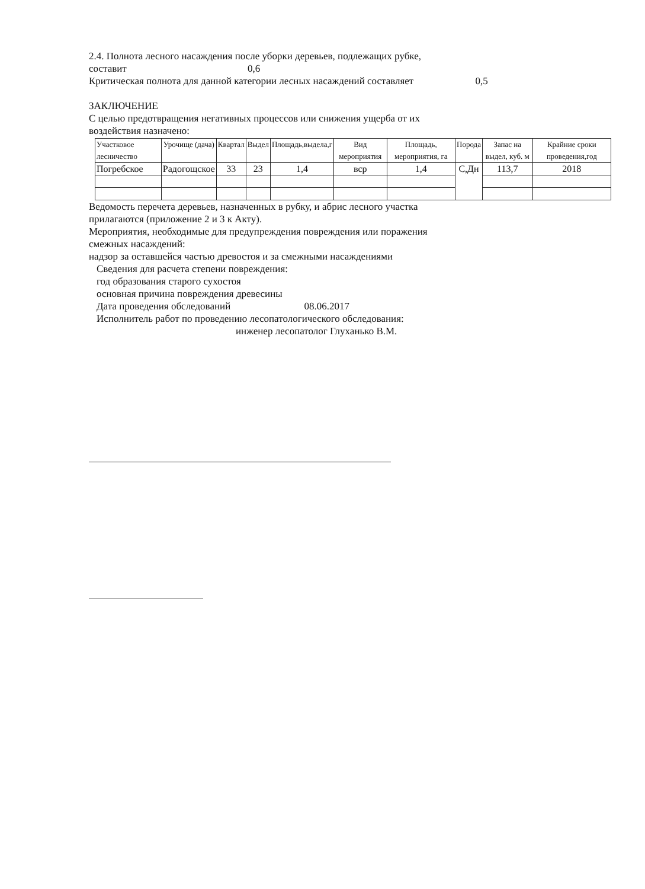2.4. Полнота лесного насаждения после уборки деревьев, подлежащих рубке,
составит 0,6
Критическая полнота для данной категории лесных насаждений составляет 0,5
ЗАКЛЮЧЕНИЕ
С целью предотвращения негативных процессов или снижения ущерба от их
воздействия назначено:
| Участковое лесничество | Урочище (дача) | Квартал | Выдел | Площадь,выдела,г | Вид мероприятия | Площадь, мероприятия, га | Порода | Запас на выдел, куб. м | Крайние сроки проведения,год |
| --- | --- | --- | --- | --- | --- | --- | --- | --- | --- |
| Погребское | Радогощское | 33 | 23 | 1,4 | вср | 1,4 | С,Дн | 113,7 | 2018 |
Ведомость перечета деревьев, назначенных в рубку, и абрис лесного участка
прилагаются (приложение 2 и 3 к Акту).
Мероприятия, необходимые для предупреждения повреждения или поражения
смежных насаждений:
надзор за оставшейся частью древостоя и за смежными насаждениями
Сведения для расчета степени повреждения:
год образования старого сухостоя
основная причина повреждения древесины
Дата проведения обследований 08.06.2017
Исполнитель работ по проведению лесопатологического обследования:
инженер лесопатолог Глуханько В.М.